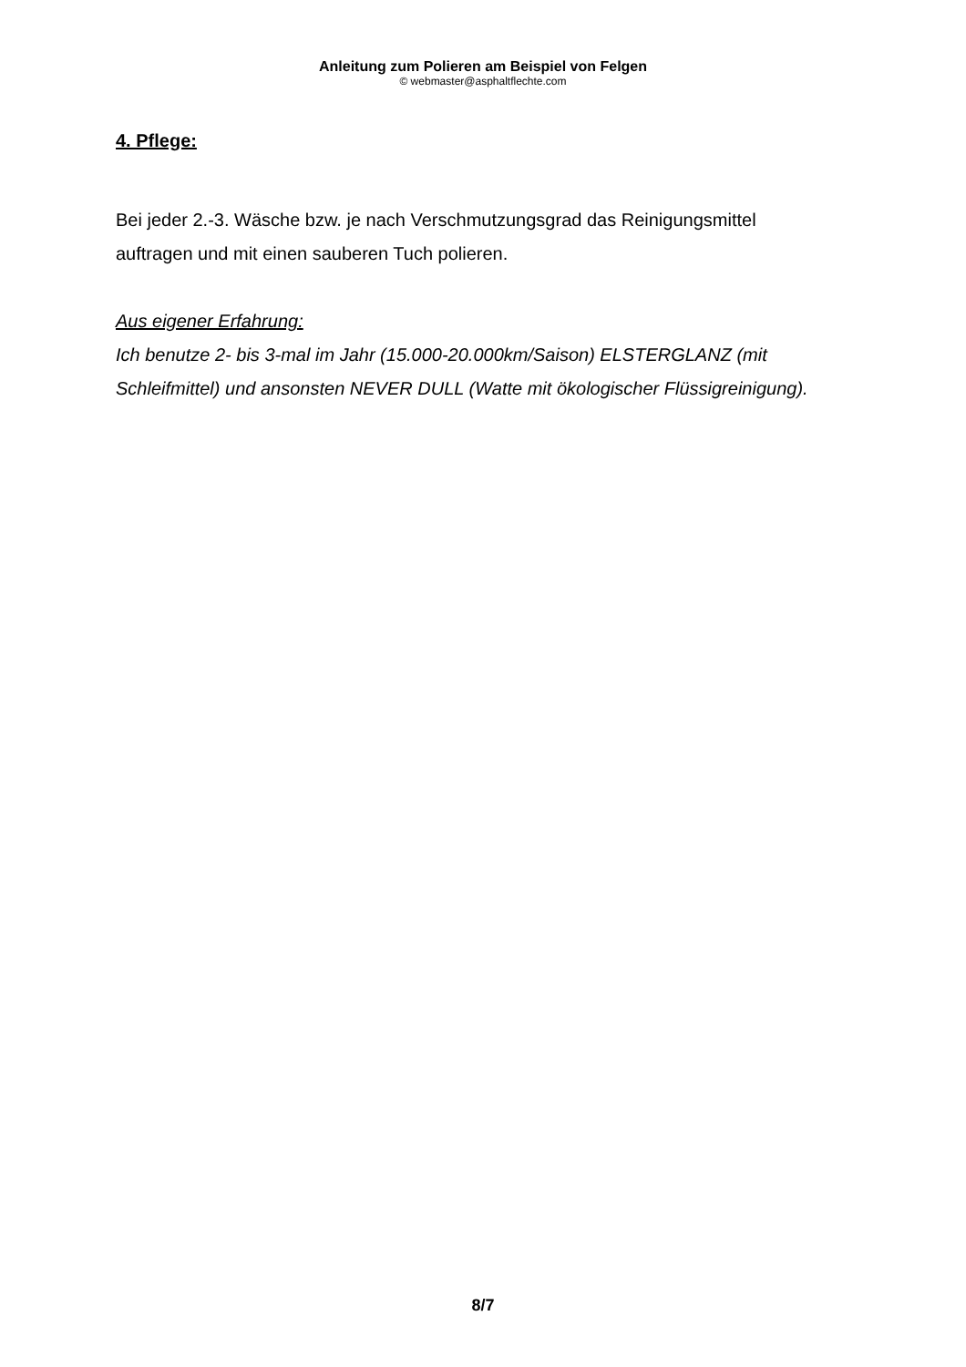Anleitung zum Polieren am Beispiel von Felgen
© webmaster@asphaltflechte.com
4. Pflege:
Bei jeder 2.-3. Wäsche bzw. je nach Verschmutzungsgrad das Reinigungsmittel auftragen und mit einen sauberen Tuch polieren.
Aus eigener Erfahrung:
Ich benutze 2- bis 3-mal im Jahr (15.000-20.000km/Saison) ELSTERGLANZ (mit Schleifmittel) und ansonsten NEVER DULL (Watte mit ökologischer Flüssigreinigung).
8/7